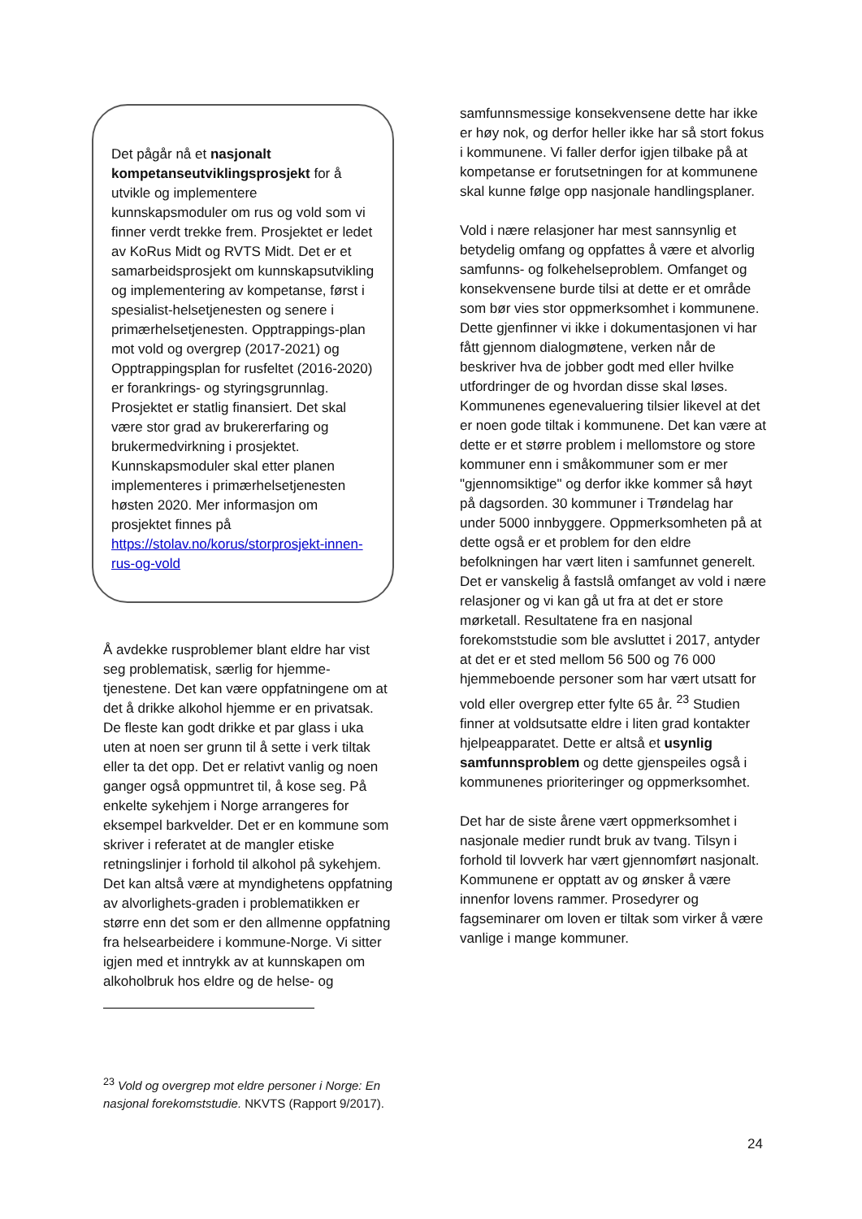Det pågår nå et nasjonalt kompetanseutviklingsprosjekt for å utvikle og implementere kunnskapsmoduler om rus og vold som vi finner verdt trekke frem. Prosjektet er ledet av KoRus Midt og RVTS Midt. Det er et samarbeidsprosjekt om kunnskapsutvikling og implementering av kompetanse, først i spesialist-helsetjenesten og senere i primærhelsetjenesten. Opptrappings-plan mot vold og overgrep (2017-2021) og Opptrappingsplan for rusfeltet (2016-2020) er forankrings- og styringsgrunnlag. Prosjektet er statlig finansiert. Det skal være stor grad av brukererfaring og brukermedvirkning i prosjektet. Kunnskapsmoduler skal etter planen implementeres i primærhelsetjenesten høsten 2020. Mer informasjon om prosjektet finnes på https://stolav.no/korus/storprosjekt-innen-rus-og-vold
Å avdekke rusproblemer blant eldre har vist seg problematisk, særlig for hjemme-tjenestene. Det kan være oppfatningene om at det å drikke alkohol hjemme er en privatsak. De fleste kan godt drikke et par glass i uka uten at noen ser grunn til å sette i verk tiltak eller ta det opp. Det er relativt vanlig og noen ganger også oppmuntret til, å kose seg. På enkelte sykehjem i Norge arrangeres for eksempel barkvelder. Det er en kommune som skriver i referatet at de mangler etiske retningslinjer i forhold til alkohol på sykehjem. Det kan altså være at myndighetens oppfatning av alvorlighets-graden i problematikken er større enn det som er den allmenne oppfatning fra helsearbeidere i kommune-Norge. Vi sitter igjen med et inntrykk av at kunnskapen om alkoholbruk hos eldre og de helse- og
samfunnsmessige konsekvensene dette har ikke er høy nok, og derfor heller ikke har så stort fokus i kommunene. Vi faller derfor igjen tilbake på at kompetanse er forutsetningen for at kommunene skal kunne følge opp nasjonale handlingsplaner.
Vold i nære relasjoner har mest sannsynlig et betydelig omfang og oppfattes å være et alvorlig samfunns- og folkehelseproblem. Omfanget og konsekvensene burde tilsi at dette er et område som bør vies stor oppmerksomhet i kommunene. Dette gjenfinner vi ikke i dokumentasjonen vi har fått gjennom dialogmøtene, verken når de beskriver hva de jobber godt med eller hvilke utfordringer de og hvordan disse skal løses. Kommunenes egenevaluering tilsier likevel at det er noen gode tiltak i kommunene. Det kan være at dette er et større problem i mellomstore og store kommuner enn i småkommuner som er mer "gjennomsiktige" og derfor ikke kommer så høyt på dagsorden. 30 kommuner i Trøndelag har under 5000 innbyggere. Oppmerksomheten på at dette også er et problem for den eldre befolkningen har vært liten i samfunnet generelt. Det er vanskelig å fastslå omfanget av vold i nære relasjoner og vi kan gå ut fra at det er store mørketall. Resultatene fra en nasjonal forekomststudie som ble avsluttet i 2017, antyder at det er et sted mellom 56 500 og 76 000 hjemmeboende personer som har vært utsatt for vold eller overgrep etter fylte 65 år. <sup>23</sup> Studien finner at voldsutsatte eldre i liten grad kontakter hjelpeapparatet. Dette er altså et usynlig samfunnsproblem og dette gjenspeiles også i kommunenes prioriteringer og oppmerksomhet.
Det har de siste årene vært oppmerksomhet i nasjonale medier rundt bruk av tvang. Tilsyn i forhold til lovverk har vært gjennomført nasjonalt. Kommunene er opptatt av og ønsker å være innenfor lovens rammer. Prosedyrer og fagseminarer om loven er tiltak som virker å være vanlige i mange kommuner.
<sup>23</sup> Vold og overgrep mot eldre personer i Norge: En nasjonal forekomststudie. NKVTS (Rapport 9/2017).
24